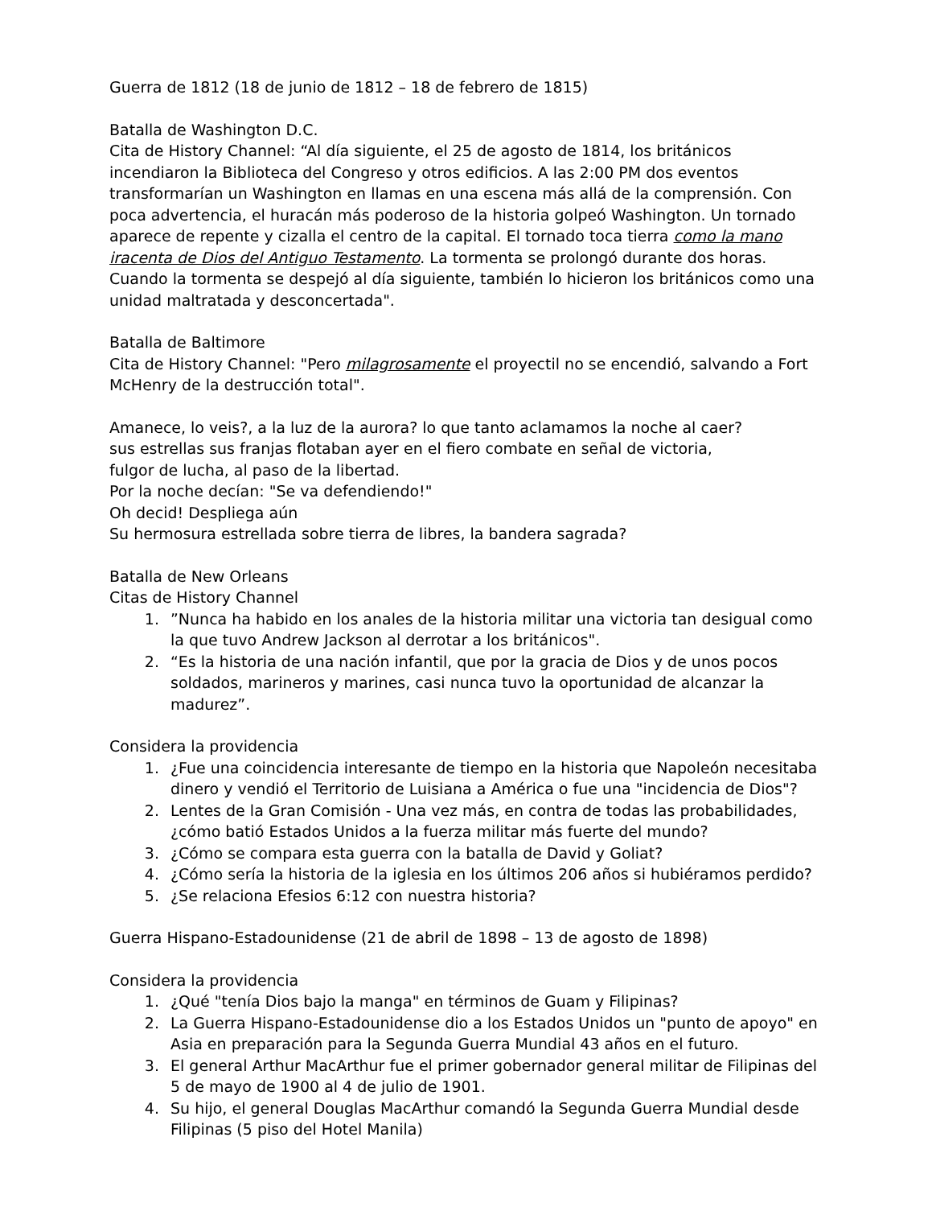Guerra de 1812 (18 de junio de 1812 – 18 de febrero de 1815)
Batalla de Washington D.C.
Cita de History Channel: “Al día siguiente, el 25 de agosto de 1814, los británicos incendiaron la Biblioteca del Congreso y otros edificios. A las 2:00 PM dos eventos transformarían un Washington en llamas en una escena más allá de la comprensión. Con poca advertencia, el huracán más poderoso de la historia golpeó Washington. Un tornado aparece de repente y cizalla el centro de la capital. El tornado toca tierra como la mano iracenta de Dios del Antiguo Testamento. La tormenta se prolongó durante dos horas. Cuando la tormenta se despejó al día siguiente, también lo hicieron los británicos como una unidad maltratada y desconcertada".
Batalla de Baltimore
Cita de History Channel: "Pero milagrosamente el proyectil no se encendió, salvando a Fort McHenry de la destrucción total".
Amanece, lo veis?, a la luz de la aurora? lo que tanto aclamamos la noche al caer?
sus estrellas sus franjas flotaban ayer en el fiero combate en señal de victoria,
fulgor de lucha, al paso de la libertad.
Por la noche decían: "Se va defendiendo!"
Oh decid! Despliega aún
Su hermosura estrellada sobre tierra de libres, la bandera sagrada?
Batalla de New Orleans
Citas de History Channel
1. ”Nunca ha habido en los anales de la historia militar una victoria tan desigual como la que tuvo Andrew Jackson al derrotar a los británicos".
2. “Es la historia de una nación infantil, que por la gracia de Dios y de unos pocos soldados, marineros y marines, casi nunca tuvo la oportunidad de alcanzar la madurez”.
Considera la providencia
1. ¿Fue una coincidencia interesante de tiempo en la historia que Napoleón necesitaba dinero y vendió el Territorio de Luisiana a América o fue una "incidencia de Dios"?
2. Lentes de la Gran Comisión - Una vez más, en contra de todas las probabilidades, ¿cómo batió Estados Unidos a la fuerza militar más fuerte del mundo?
3. ¿Cómo se compara esta guerra con la batalla de David y Goliat?
4. ¿Cómo sería la historia de la iglesia en los últimos 206 años si hubiéramos perdido?
5. ¿Se relaciona Efesios 6:12 con nuestra historia?
Guerra Hispano-Estadounidense (21 de abril de 1898 – 13 de agosto de 1898)
Considera la providencia
1. ¿Qué "tenía Dios bajo la manga" en términos de Guam y Filipinas?
2. La Guerra Hispano-Estadounidense dio a los Estados Unidos un "punto de apoyo" en Asia en preparación para la Segunda Guerra Mundial 43 años en el futuro.
3. El general Arthur MacArthur fue el primer gobernador general militar de Filipinas del 5 de mayo de 1900 al 4 de julio de 1901.
4. Su hijo, el general Douglas MacArthur comandó la Segunda Guerra Mundial desde Filipinas (5 piso del Hotel Manila)